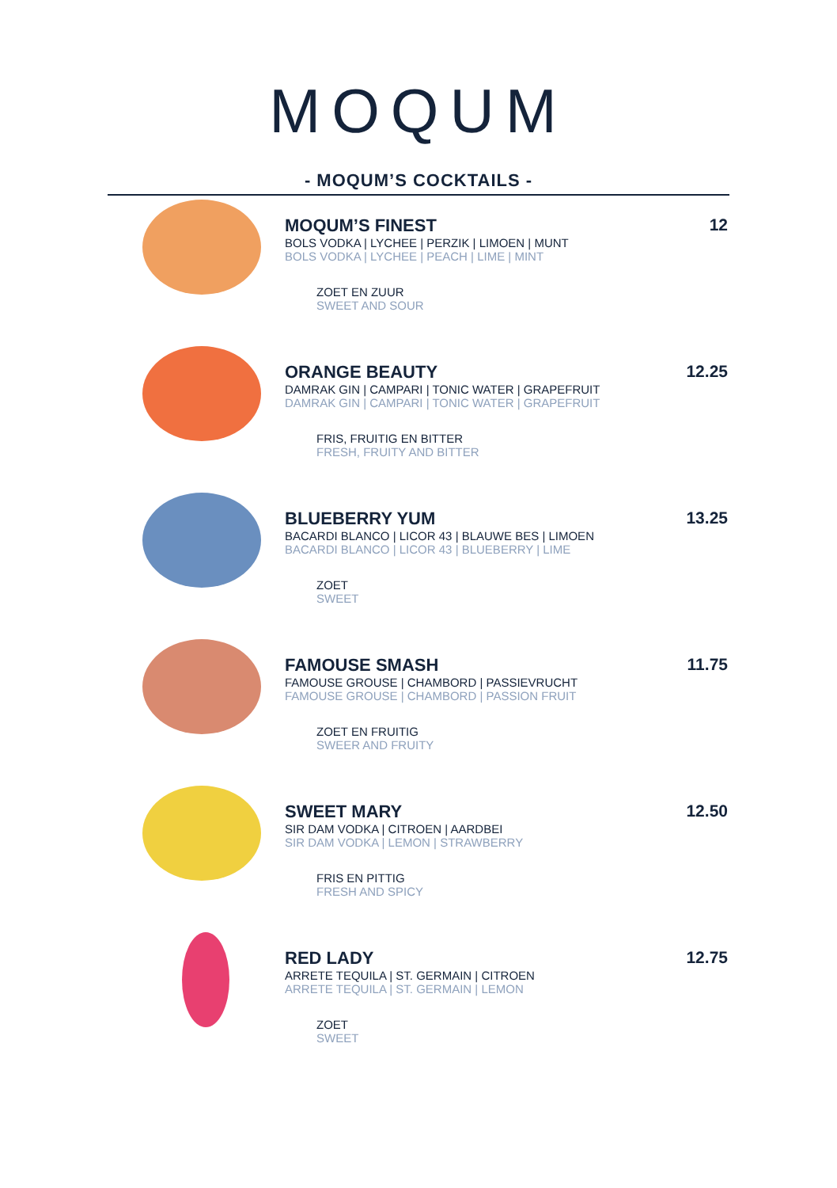MOQUM
- MOQUM’S COCKTAILS -
MOQUM’S FINEST
BOLS VODKA | LYCHEE | PERZIK | LIMOEN | MUNT
BOLS VODKA | LYCHEE | PEACH | LIME | MINT
ZOET EN ZUUR
SWEET AND SOUR
12
ORANGE BEAUTY
DAMRAK GIN | CAMPARI | TONIC WATER | GRAPEFRUIT
DAMRAK GIN | CAMPARI | TONIC WATER | GRAPEFRUIT
FRIS, FRUITIG EN BITTER
FRESH, FRUITY AND BITTER
12.25
BLUEBERRY YUM
BACARDI BLANCO | LICOR 43 | BLAUWE BES | LIMOEN
BACARDI BLANCO | LICOR 43 | BLUEBERRY | LIME
ZOET
SWEET
13.25
FAMOUSE SMASH
FAMOUSE GROUSE | CHAMBORD | PASSIEVRUCHT
FAMOUSE GROUSE | CHAMBORD | PASSION FRUIT
ZOET EN FRUITIG
SWEER AND FRUITY
11.75
SWEET MARY
SIR DAM VODKA | CITROEN | AARDBEI
SIR DAM VODKA | LEMON | STRAWBERRY
FRIS EN PITTIG
FRESH AND SPICY
12.50
RED LADY
ARRETE TEQUILA | ST. GERMAIN | CITROEN
ARRETE TEQUILA | ST. GERMAIN | LEMON
ZOET
SWEET
12.75